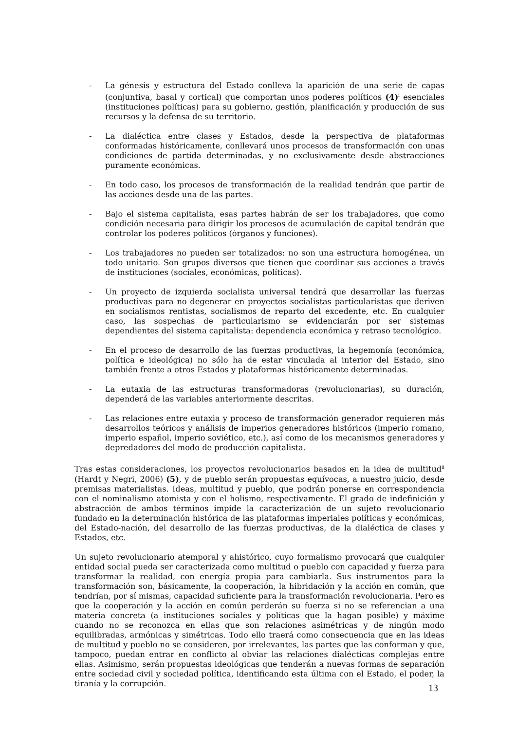- La génesis y estructura del Estado conlleva la aparición de una serie de capas (conjuntiva, basal y cortical) que comportan unos poderes políticos (4)<sup>i</sup> esenciales (instituciones políticas) para su gobierno, gestión, planificación y producción de sus recursos y la defensa de su territorio.
- La dialéctica entre clases y Estados, desde la perspectiva de plataformas conformadas históricamente, conllevará unos procesos de transformación con unas condiciones de partida determinadas, y no exclusivamente desde abstracciones puramente económicas.
- En todo caso, los procesos de transformación de la realidad tendrán que partir de las acciones desde una de las partes.
- Bajo el sistema capitalista, esas partes habrán de ser los trabajadores, que como condición necesaria para dirigir los procesos de acumulación de capital tendrán que controlar los poderes políticos (órganos y funciones).
- Los trabajadores no pueden ser totalizados: no son una estructura homogénea, un todo unitario. Son grupos diversos que tienen que coordinar sus acciones a través de instituciones (sociales, económicas, políticas).
- Un proyecto de izquierda socialista universal tendrá que desarrollar las fuerzas productivas para no degenerar en proyectos socialistas particularistas que deriven en socialismos rentistas, socialismos de reparto del excedente, etc. En cualquier caso, las sospechas de particularismo se evidenciarán por ser sistemas dependientes del sistema capitalista: dependencia económica y retraso tecnológico.
- En el proceso de desarrollo de las fuerzas productivas, la hegemonía (económica, política e ideológica) no sólo ha de estar vinculada al interior del Estado, sino también frente a otros Estados y plataformas históricamente determinadas.
- La eutaxia de las estructuras transformadoras (revolucionarias), su duración, dependerá de las variables anteriormente descritas.
- Las relaciones entre eutaxia y proceso de transformación generador requieren más desarrollos teóricos y análisis de imperios generadores históricos (imperio romano, imperio español, imperio soviético, etc.), así como de los mecanismos generadores y depredadores del modo de producción capitalista.
Tras estas consideraciones, los proyectos revolucionarios basados en la idea de multitud<sup>ii</sup> (Hardt y Negri, 2006) (5), y de pueblo serán propuestas equívocas, a nuestro juicio, desde premisas materialistas. Ideas, multitud y pueblo, que podrán ponerse en correspondencia con el nominalismo atomista y con el holismo, respectivamente. El grado de indefinición y abstracción de ambos términos impide la caracterización de un sujeto revolucionario fundado en la determinación histórica de las plataformas imperiales políticas y económicas, del Estado-nación, del desarrollo de las fuerzas productivas, de la dialéctica de clases y Estados, etc.
Un sujeto revolucionario atemporal y ahistórico, cuyo formalismo provocará que cualquier entidad social pueda ser caracterizada como multitud o pueblo con capacidad y fuerza para transformar la realidad, con energía propia para cambiarla. Sus instrumentos para la transformación son, básicamente, la cooperación, la hibridación y la acción en común, que tendrían, por sí mismas, capacidad suficiente para la transformación revolucionaria. Pero es que la cooperación y la acción en común perderán su fuerza si no se referencian a una materia concreta (a instituciones sociales y políticas que la hagan posible) y máxime cuando no se reconozca en ellas que son relaciones asimétricas y de ningún modo equilibradas, armónicas y simétricas. Todo ello traerá como consecuencia que en las ideas de multitud y pueblo no se consideren, por irrelevantes, las partes que las conforman y que, tampoco, puedan entrar en conflicto al obviar las relaciones dialécticas complejas entre ellas. Asimismo, serán propuestas ideológicas que tenderán a nuevas formas de separación entre sociedad civil y sociedad política, identificando esta última con el Estado, el poder, la tiranía y la corrupción.
13